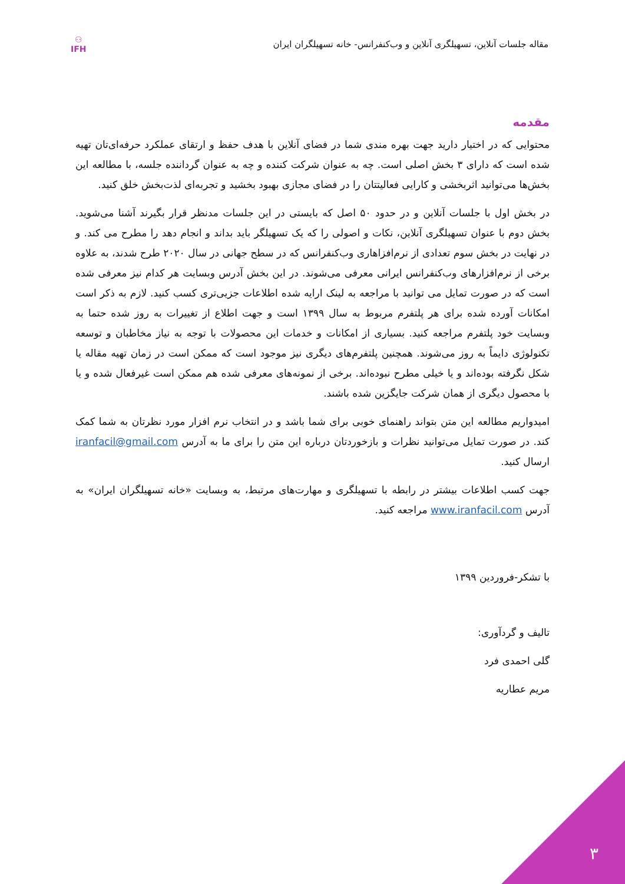⚇
IFH
مقاله جلسات آنلاین، تسهیلگری آنلاین و وب‌کنفرانس- خانه تسهیلگران ایران
مقدمه
محتوایی که در اختیار دارید جهت بهره مندی شما در فضای آنلاین با هدف حفظ و ارتقای عملکرد حرفه‌ای‌تان تهیه شده است که دارای ۳ بخش اصلی است. چه به عنوان شرکت کننده و چه به عنوان گرداننده جلسه، با مطالعه این بخش‌ها می‌توانید اثربخشی و کارایی فعالیتتان را در فضای مجازی بهبود بخشید و تجربه‌ای لذت‌بخش خلق کنید.
در بخش اول با جلسات آنلاین و در حدود ۵۰ اصل که بایستی در این جلسات مدنظر قرار بگیرند آشنا می‌شوید. بخش دوم با عنوان تسهیلگری آنلاین، نکات و اصولی را که یک تسهیلگر باید بداند و انجام دهد را مطرح می کند. و در نهایت در بخش سوم تعدادی از نرم‌افزاهاری وب‌کنفرانس که در سطح جهانی در سال ۲۰۲۰ طرح شدند، به علاوه برخی از نرم‌افزارهای وب‌کنفرانس ایرانی معرفی می‌شوند. در این بخش آدرس وبسایت هر کدام نیز معرفی شده است که در صورت تمایل می توانید با مراجعه به لینک ارایه شده اطلاعات جزیی‌تری کسب کنید. لازم به ذکر است امکانات آورده شده برای هر پلتفرم مربوط به سال ۱۳۹۹ است و جهت اطلاع از تغییرات به روز شده حتما به وبسایت خود پلتفرم مراجعه کنید. بسیاری از امکانات و خدمات این محصولات با توجه به نیاز مخاطبان و توسعه تکنولوژی دایماً به روز می‌شوند. همچنین پلتفرم‌های دیگری نیز موجود است که ممکن است در زمان تهیه مقاله یا شکل نگرفته بوده‌اند و یا خیلی مطرح نبوده‌اند. برخی از نمونه‌های معرفی شده هم ممکن است غیرفعال شده و یا با محصول دیگری از همان شرکت جایگزین شده باشند.
امیدواریم مطالعه این متن بتواند راهنمای خوبی برای شما باشد و در انتخاب نرم افزار مورد نظرتان به شما کمک کند. در صورت تمایل می‌توانید نظرات و بازخوردتان درباره این متن را برای ما به آدرس iranfacil@gmail.com ارسال کنید.
جهت کسب اطلاعات بیشتر در رابطه با تسهیلگری و مهارت‌های مرتبط، به وبسایت «خانه تسهیلگران ایران» به آدرس www.iranfacil.com مراجعه کنید.
با تشکر-فروردین ۱۳۹۹
تالیف و گردآوری:
گلی احمدی فرد
مریم عطاریه
۳